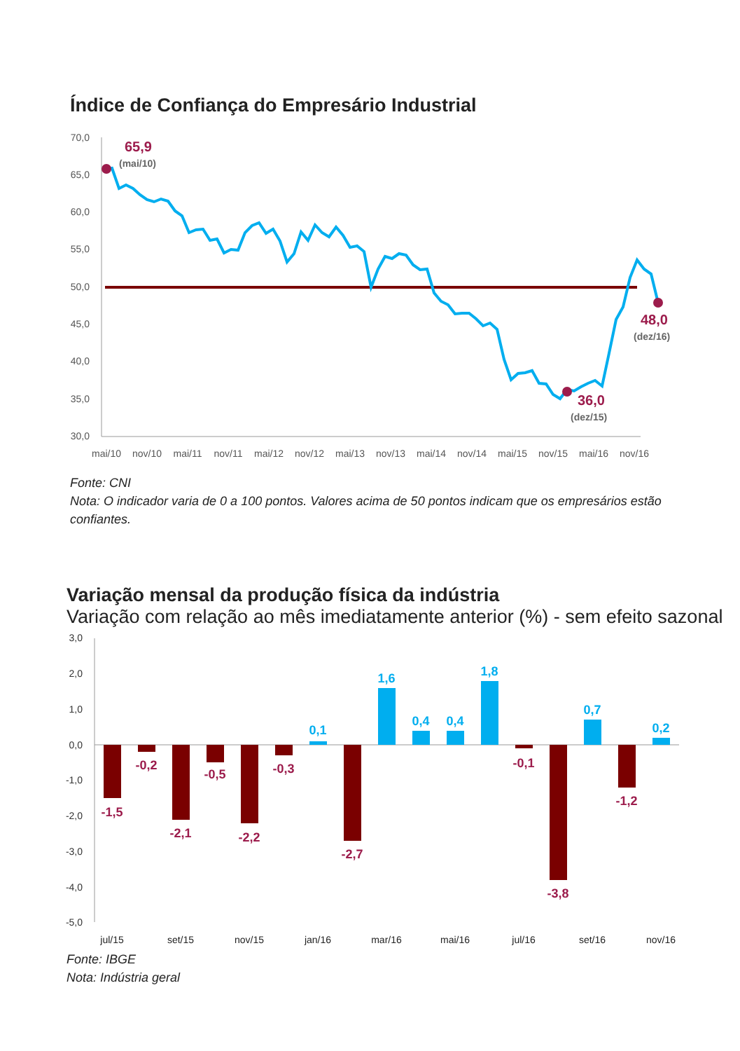Índice de Confiança do Empresário Industrial
70,0
65,0
60,0
55,0
50,0
45,0
40,0
35,0
30,0
65,9
(mai/10)
36,0
(dez/15)
48,0
(dez/16)
mai/10
nov/10
mai/11
nov/11
mai/12
nov/12
mai/13
nov/13
mai/14
nov/14
mai/15
nov/15
mai/16
nov/16
Fonte: CNI
Nota: O indicador varia de 0 a 100 pontos. Valores acima de 50 pontos indicam que os empresários estão confiantes.
Variação mensal da produção física da indústria
Variação com relação ao mês imediatamente anterior (%) - sem efeito sazonal
3,0
2,0
1,0
0,0
-1,0
-2,0
-3,0
-4,0
-5,0
-1,5
-0,2
-2,1
-0,5
-2,2
-0,3
-2,7
-0,1
-3,8
-1,2
0,1
1,6
0,4
0,4
1,8
0,7
0,2
jul/15
set/15
nov/15
jan/16
mar/16
mai/16
jul/16
set/16
nov/16
Fonte: IBGE
Nota: Indústria geral